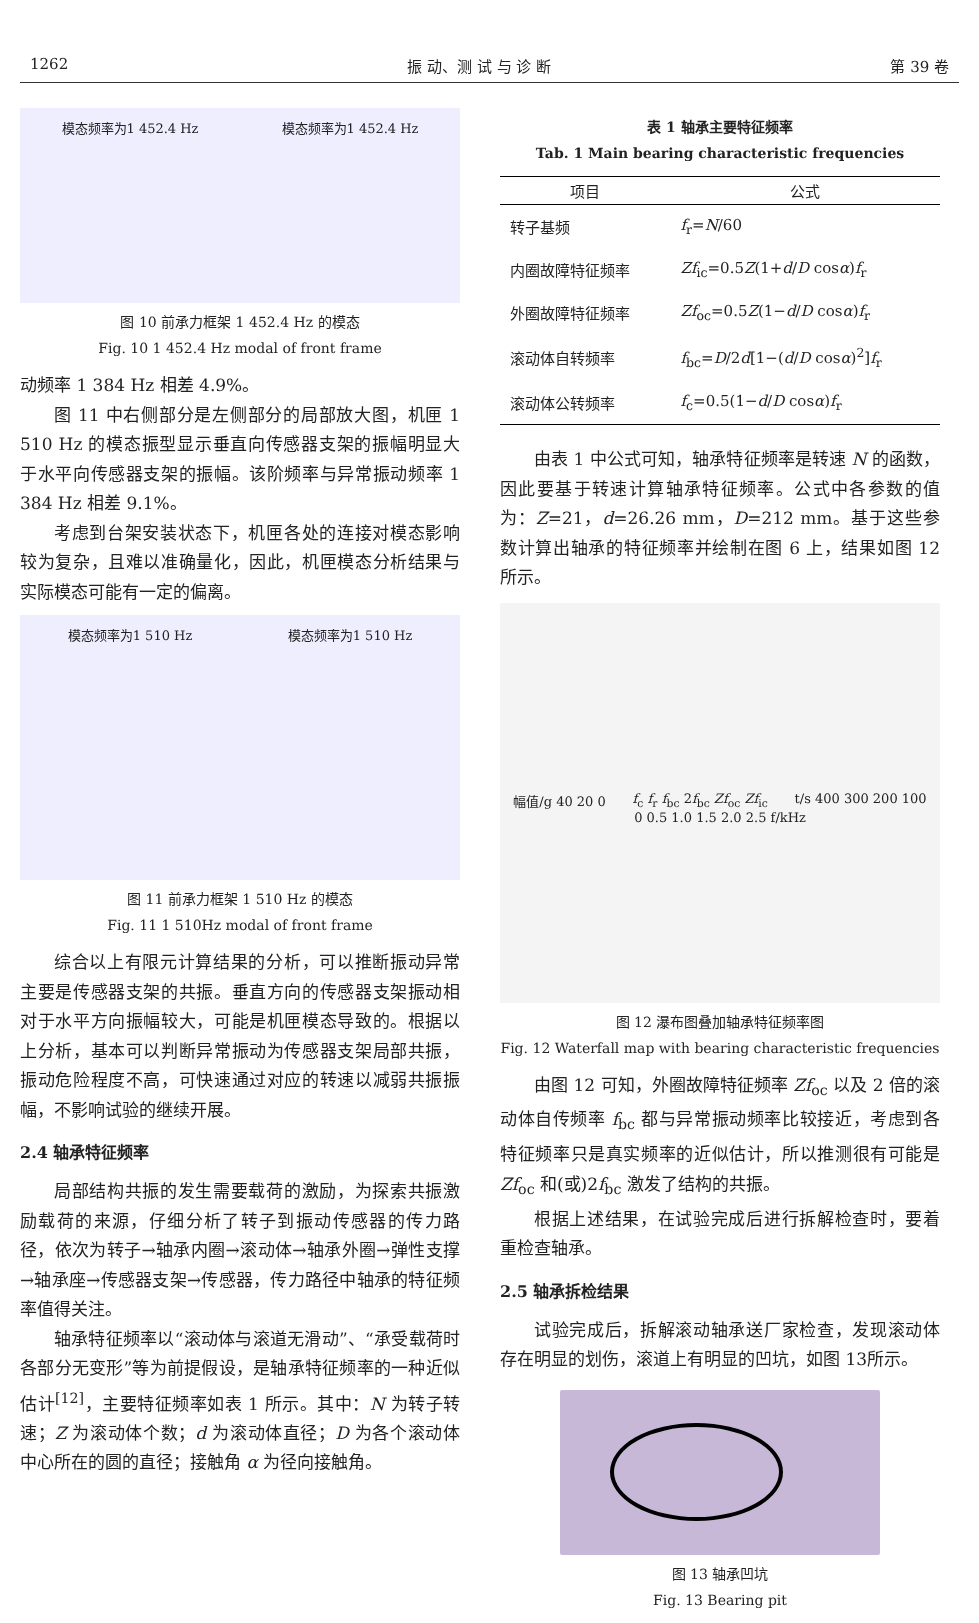1262 振 动、测 试 与 诊 断 第 39 卷
模态频率为1 452.4 Hz 模态频率为1 452.4 Hz
图 10 前承力框架 1 452.4 Hz 的模态
Fig. 10 1 452.4 Hz modal of front frame
动频率 1 384 Hz 相差 4.9%。
图 11 中右侧部分是左侧部分的局部放大图，机匣 1 510 Hz 的模态振型显示垂直向传感器支架的振幅明显大于水平向传感器支架的振幅。该阶频率与异常振动频率 1 384 Hz 相差 9.1%。
考虑到台架安装状态下，机匣各处的连接对模态影响较为复杂，且难以准确量化，因此，机匣模态分析结果与实际模态可能有一定的偏离。
模态频率为1 510 Hz 模态频率为1 510 Hz
图 11 前承力框架 1 510 Hz 的模态
Fig. 11 1 510Hz modal of front frame
综合以上有限元计算结果的分析，可以推断振动异常主要是传感器支架的共振。垂直方向的传感器支架振动相对于水平方向振幅较大，可能是机匣模态导致的。根据以上分析，基本可以判断异常振动为传感器支架局部共振，振动危险程度不高，可快速通过对应的转速以减弱共振振幅，不影响试验的继续开展。
2.4 轴承特征频率
局部结构共振的发生需要载荷的激励，为探索共振激励载荷的来源，仔细分析了转子到振动传感器的传力路径，依次为转子→轴承内圈→滚动体→轴承外圈→弹性支撑→轴承座→传感器支架→传感器，传力路径中轴承的特征频率值得关注。
轴承特征频率以“滚动体与滚道无滑动”、“承受载荷时各部分无变形”等为前提假设，是轴承特征频率的一种近似估计<sup>[12]</sup>，主要特征频率如表 1 所示。其中：N 为转子转速；Z 为滚动体个数；d 为滚动体直径；D 为各个滚动体中心所在的圆的直径；接触角 α 为径向接触角。
表 1 轴承主要特征频率
Tab. 1 Main bearing characteristic frequencies
| 项目 | 公式 |
| --- | --- |
| 转子基频 | f<sub>r</sub>= N /60 |
| 内圈故障特征频率 | Zf<sub>ic</sub>=0.5 Z (1+ d / D cos α ) f<sub>r</sub> |
| 外圈故障特征频率 | Zf<sub>oc</sub>=0.5 Z (1− d / D cos α ) f<sub>r</sub> |
| 滚动体自转频率 | f<sub>bc</sub>= D /2 d [1−( d / D cos α )<sup>2</sup>] f<sub>r</sub> |
| 滚动体公转频率 | f<sub>c</sub>=0.5(1− d / D cos α ) f<sub>r</sub> |
由表 1 中公式可知，轴承特征频率是转速 N 的函数，因此要基于转速计算轴承特征频率。公式中各参数的值为：Z=21，d=26.26 mm，D=212 mm。基于这些参数计算出轴承的特征频率并绘制在图 6 上，结果如图 12 所示。
幅值/g 40 20 0 f<sub>c</sub> f<sub>r</sub> f<sub>bc</sub> 2f<sub>bc</sub> Zf<sub>oc</sub> Zf<sub>ic</sub> t/s 400 300 200 100 0 0.5 1.0 1.5 2.0 2.5 f/kHz
图 12 瀑布图叠加轴承特征频率图
Fig. 12 Waterfall map with bearing characteristic frequencies
由图 12 可知，外圈故障特征频率 Zf<sub>oc</sub> 以及 2 倍的滚动体自传频率 f<sub>bc</sub> 都与异常振动频率比较接近，考虑到各特征频率只是真实频率的近似估计，所以推测很有可能是 Zf<sub>oc</sub> 和(或)2f<sub>bc</sub> 激发了结构的共振。
根据上述结果，在试验完成后进行拆解检查时，要着重检查轴承。
2.5 轴承拆检结果
试验完成后，拆解滚动轴承送厂家检查，发现滚动体存在明显的划伤，滚道上有明显的凹坑，如图 13所示。
图 13 轴承凹坑
Fig. 13 Bearing pit